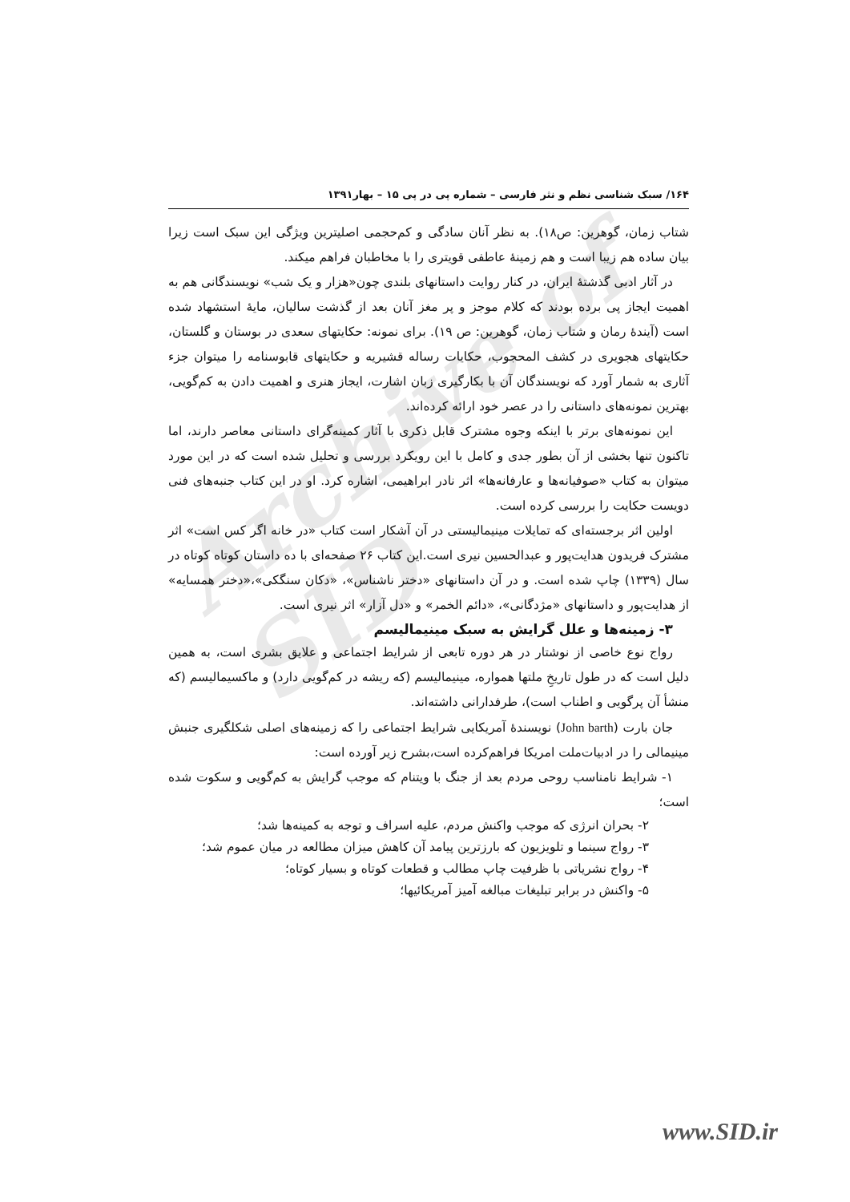Archive of SID
۱۶۴/ سبک شناسی نظم و نثر فارسی – شماره پی در پی ۱۵ – بهار۱۳۹۱
شتاب زمان، گوهرین: ص۱۸). به نظر آنان سادگی و کم‌حجمی اصلیترین ویژگی این سبک است زیرا بیان ساده هم زیبا است و هم زمینهٔ عاطفی قویتری را با مخاطبان فراهم میکند.
در آثار ادبی گذشتهٔ ایران، در کنار روایت داستانهای بلندی چون«هزار و یک شب» نویسندگانی هم به اهمیت ایجاز پی برده بودند که کلام موجز و پر مغز آنان بعد از گذشت سالیان، مایهٔ استشهاد شده است (آیندهٔ رمان و شتاب زمان، گوهرین: ص ۱۹). برای نمونه: حکایتهای سعدی در بوستان و گلستان، حکایتهای هجویری در کشف المحجوب، حکایات رساله قشیریه و حکایتهای قابوسنامه را میتوان جزء آثاری به شمار آورد که نویسندگان آن با بکارگیری زبان اشارت، ایجاز هنری و اهمیت دادن به کم‌گویی، بهترین نمونه‌های داستانی را در عصر خود ارائه کرده‌اند.
این نمونه‌های برتر با اینکه وجوه مشترک قابل ذکری با آثار کمینه‌گرای داستانی معاصر دارند، اما تاکنون تنها بخشی از آن بطور جدی و کامل با این رویکرد بررسی و تحلیل شده است که در این مورد میتوان به کتاب «صوفیانه‌ها و عارفانه‌ها» اثر نادر ابراهیمی، اشاره کرد. او در این کتاب جنبه‌های فنی دویست حکایت را بررسی کرده است.
اولین اثر برجسته‌ای که تمایلات مینیمالیستی در آن آشکار است کتاب «در خانه اگر کس است» اثر مشترک فریدون هدایت‌پور و عبدالحسین نیری است.این کتاب ۲۶ صفحه‌ای با ده داستان کوتاه کوتاه در سال (۱۳۳۹) چاپ شده است. و در آن داستانهای «دختر ناشناس»، «دکان سنگکی»،«دختر همسایه» از هدایت‌پور و داستانهای «مژدگانی»، «دائم الخمر» و «دل آزار» اثر نیری است.
۳- زمینه‌ها و علل گرایش به سبک مینیمالیسم
رواج نوع خاصی از نوشتار در هر دوره تابعی از شرایط اجتماعی و علایق بشری است، به همین دلیل است که در طول تاریخِ ملتها همواره، مینیمالیسم (که ریشه در کم‌گویی دارد) و ماکسیمالیسم (که منشأ آن پرگویی و اطناب است)، طرفدارانی داشته‌اند.
جان بارت (John barth) نویسندهٔ آمریکایی شرایط اجتماعی را که زمینه‌های اصلی شکلگیری جنبش مینیمالی را در ادبیات‌ملت امریکا فراهم‌کرده است،بشرح زیر آورده است:
۱- شرایط نامناسب روحی مردم بعد از جنگ با ویتنام که موجب گرایش به کم‌گویی و سکوت شده است؛
۲- بحران انرژی که موجب واکنش مردم، علیه اسراف و توجه به کمینه‌ها شد؛
۳- رواج سینما و تلویزیون که بارزترین پیامد آن کاهش میزان مطالعه در میان عموم شد؛
۴- رواج نشریاتی با ظرفیت چاپ مطالب و قطعات کوتاه و بسیار کوتاه؛
۵- واکنش در برابر تبلیغات مبالغه آمیز آمریکائیها؛
www.SID.ir